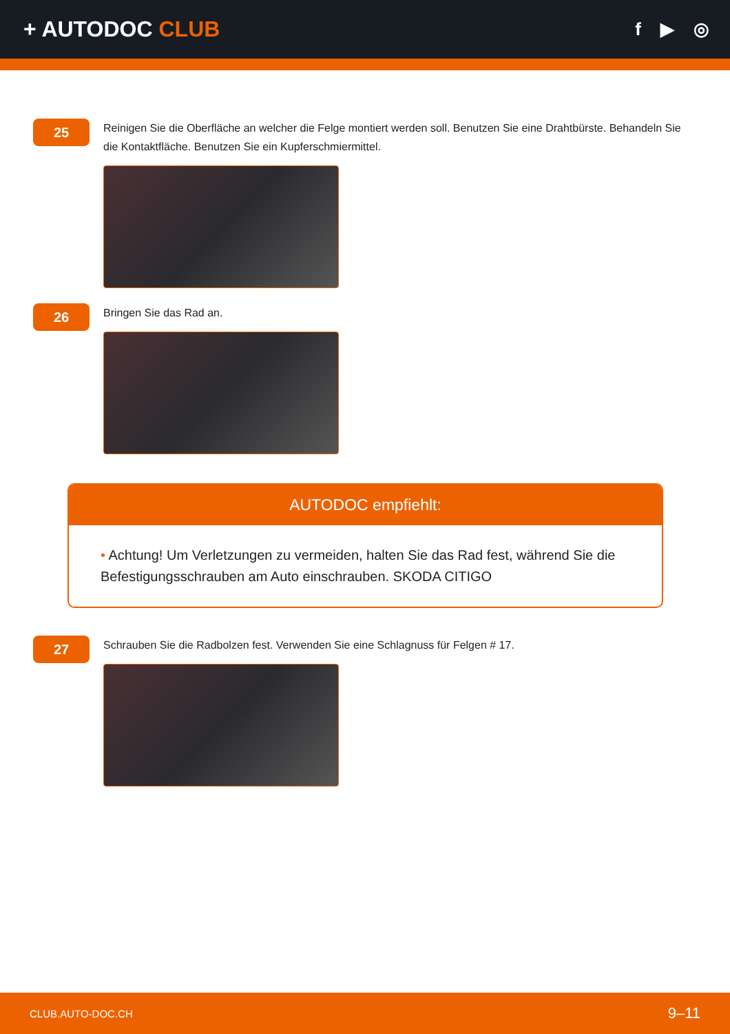+ AUTODOC CLUB
f ▶ ◎
25
Reinigen Sie die Oberfläche an welcher die Felge montiert werden soll. Benutzen Sie eine Drahtbürste. Behandeln Sie die Kontaktfläche. Benutzen Sie ein Kupferschmiermittel.
26
Bringen Sie das Rad an.
AUTODOC empfiehlt:
• Achtung! Um Verletzungen zu vermeiden, halten Sie das Rad fest, während Sie die Befestigungsschrauben am Auto einschrauben. SKODA CITIGO
27
Schrauben Sie die Radbolzen fest. Verwenden Sie eine Schlagnuss für Felgen # 17.
CLUB.AUTO-DOC.CH 9–11